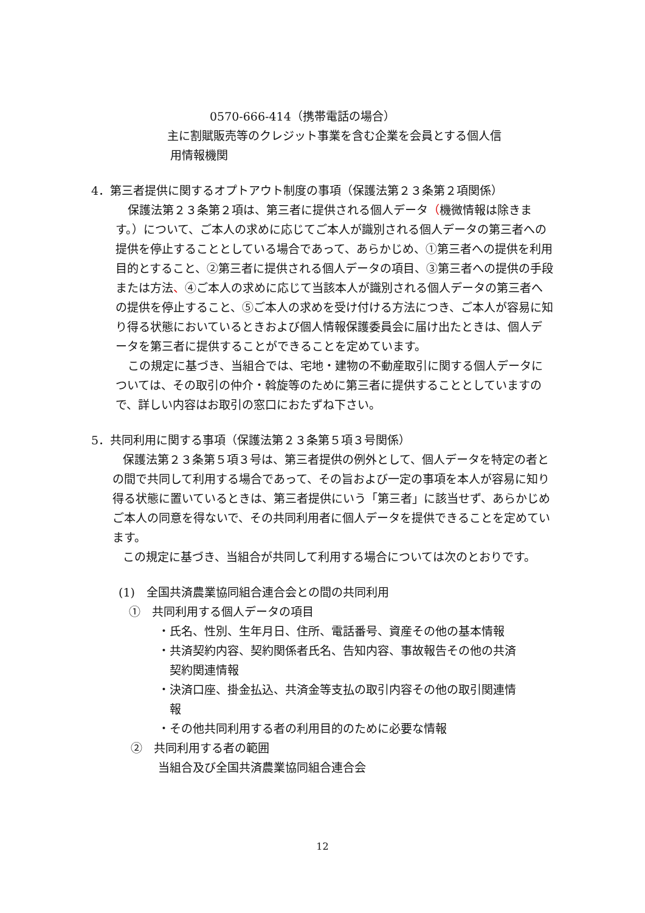0570-666-414（携帯電話の場合）
主に割賦販売等のクレジット事業を含む企業を会員とする個人信
用情報機関
4．第三者提供に関するオプトアウト制度の事項（保護法第２３条第２項関係）
保護法第２３条第２項は、第三者に提供される個人データ（機微情報は除きます。）について、ご本人の求めに応じてご本人が識別される個人データの第三者への提供を停止することとしている場合であって、あらかじめ、①第三者への提供を利用目的とすること、②第三者に提供される個人データの項目、③第三者への提供の手段または方法、④ご本人の求めに応じて当該本人が識別される個人データの第三者への提供を停止すること、⑤ご本人の求めを受け付ける方法につき、ご本人が容易に知り得る状態においているときおよび個人情報保護委員会に届け出たときは、個人データを第三者に提供することができることを定めています。
この規定に基づき、当組合では、宅地・建物の不動産取引に関する個人データについては、その取引の仲介・斡旋等のために第三者に提供することとしていますので、詳しい内容はお取引の窓口におたずね下さい。
5．共同利用に関する事項（保護法第２３条第５項３号関係）
保護法第２３条第５項３号は、第三者提供の例外として、個人データを特定の者との間で共同して利用する場合であって、その旨および一定の事項を本人が容易に知り得る状態に置いているときは、第三者提供にいう「第三者」に該当せず、あらかじめご本人の同意を得ないで、その共同利用者に個人データを提供できることを定めています。
この規定に基づき、当組合が共同して利用する場合については次のとおりです。
(1)　全国共済農業協同組合連合会との間の共同利用
①　共同利用する個人データの項目
・氏名、性別、生年月日、住所、電話番号、資産その他の基本情報
・共済契約内容、契約関係者氏名、告知内容、事故報告その他の共済
　契約関連情報
・決済口座、掛金払込、共済金等支払の取引内容その他の取引関連情
　報
・その他共同利用する者の利用目的のために必要な情報
②　共同利用する者の範囲
当組合及び全国共済農業協同組合連合会
12